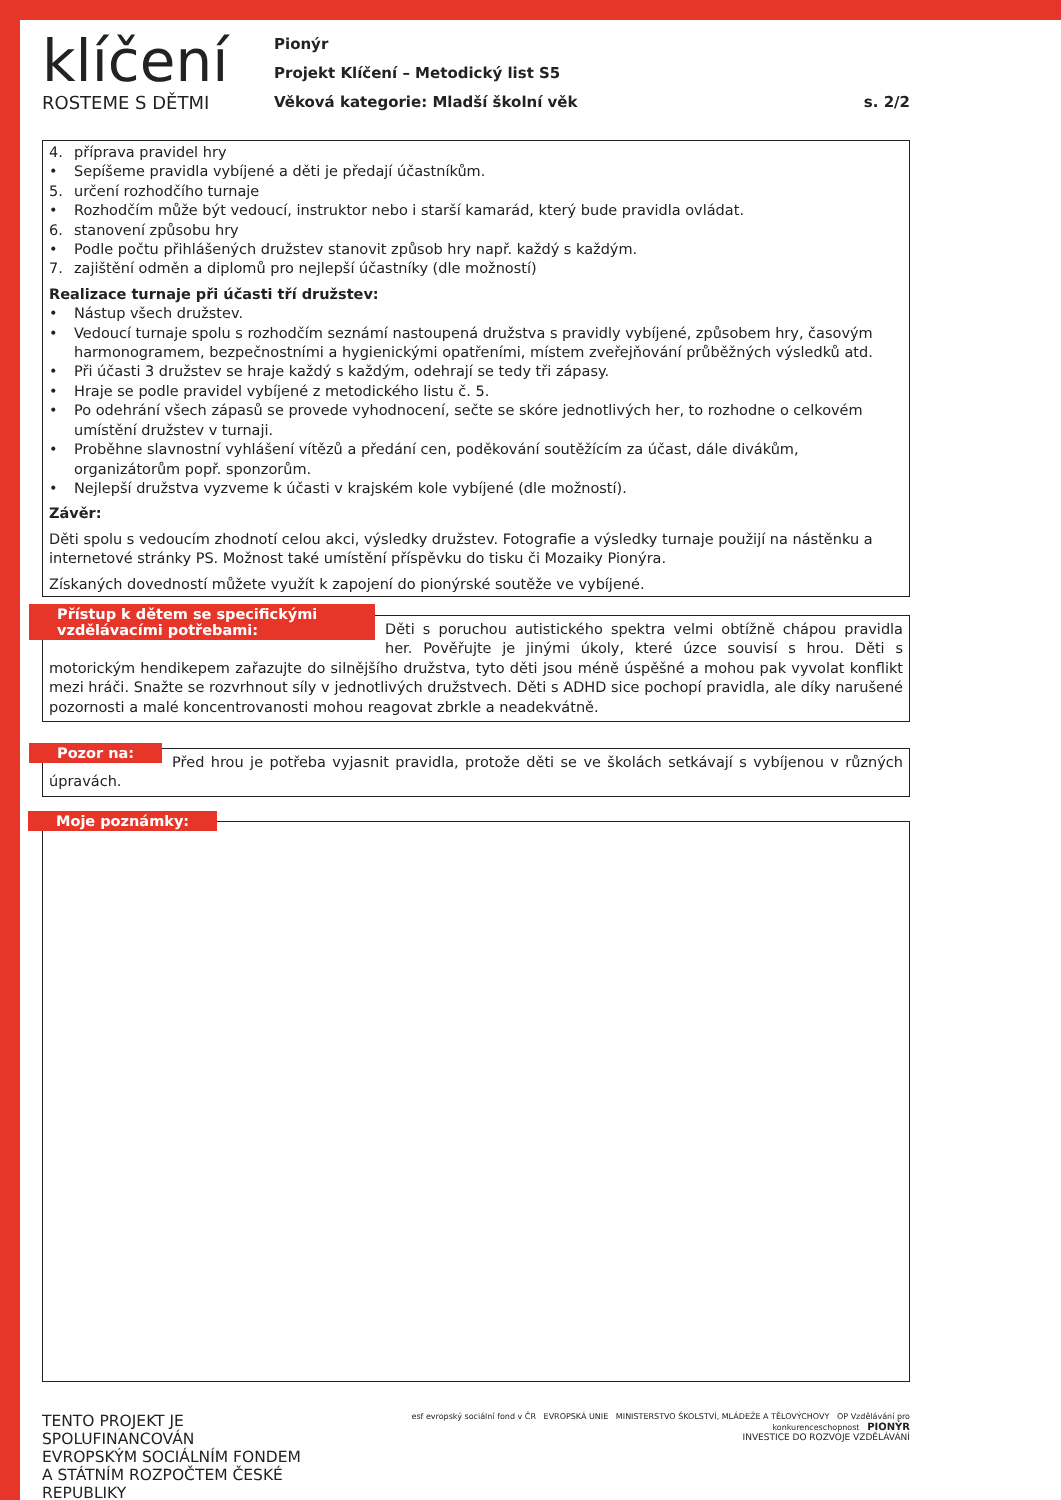klíčení
ROSTEME S DĚTMI
Pionýr
Projekt Klíčení – Metodický list S5
Věková kategorie: Mladší školní věk s. 2/2
4. příprava pravidel hry
• Sepíšeme pravidla vybíjené a děti je předají účastníkům.
5. určení rozhodčího turnaje
• Rozhodčím může být vedoucí, instruktor nebo i starší kamarád, který bude pravidla ovládat.
6. stanovení způsobu hry
• Podle počtu přihlášených družstev stanovit způsob hry např. každý s každým.
7. zajištění odměn a diplomů pro nejlepší účastníky (dle možností)
Realizace turnaje při účasti tří družstev:
• Nástup všech družstev.
• Vedoucí turnaje spolu s rozhodčím seznámí nastoupená družstva s pravidly vybíjené, způsobem hry, časovým harmonogramem, bezpečnostními a hygienickými opatřeními, místem zveřejňování průběžných výsledků atd.
• Při účasti 3 družstev se hraje každý s každým, odehrají se tedy tři zápasy.
• Hraje se podle pravidel vybíjené z metodického listu č. 5.
• Po odehrání všech zápasů se provede vyhodnocení, sečte se skóre jednotlivých her, to rozhodne o celkovém umístění družstev v turnaji.
• Proběhne slavnostní vyhlášení vítězů a předání cen, poděkování soutěžícím za účast, dále divákům, organizátorům popř. sponzorům.
• Nejlepší družstva vyzveme k účasti v krajském kole vybíjené (dle možností).
Závěr:
Děti spolu s vedoucím zhodnotí celou akci, výsledky družstev. Fotografie a výsledky turnaje použijí na nástěnku a internetové stránky PS. Možnost také umístění příspěvku do tisku či Mozaiky Pionýra.
Získaných dovedností můžete využít k zapojení do pionýrské soutěže ve vybíjené.
Přístup k dětem se specifickými vzdělávacími potřebami:
Děti s poruchou autistického spektra velmi obtížně chápou pravidla her. Pověřujte je jinými úkoly, které úzce souvisí s hrou. Děti s motorickým hendikepem zařazujte do silnějšího družstva, tyto děti jsou méně úspěšné a mohou pak vyvolat konflikt mezi hráči. Snažte se rozvrhnout síly v jednotlivých družstvech. Děti s ADHD sice pochopí pravidla, ale díky narušené pozornosti a malé koncentrovanosti mohou reagovat zbrkle a neadekvátně.
Pozor na:
Před hrou je potřeba vyjasnit pravidla, protože děti se ve školách setkávají s vybíjenou v různých úpravách.
Moje poznámky:
TENTO PROJEKT JE SPOLUFINANCOVÁN
EVROPSKÝM SOCIÁLNÍM FONDEM
A STÁTNÍM ROZPOČTEM ČESKÉ REPUBLIKY
esf evropský sociální fond v ČR EVROPSKÁ UNIE MINISTERSTVO ŠKOLSTVÍ, MLÁDEŽE A TĚLOVÝCHOVY OP Vzdělávání pro konkurenceschopnost PIONÝR
INVESTICE DO ROZVOJE VZDĚLÁVÁNÍ